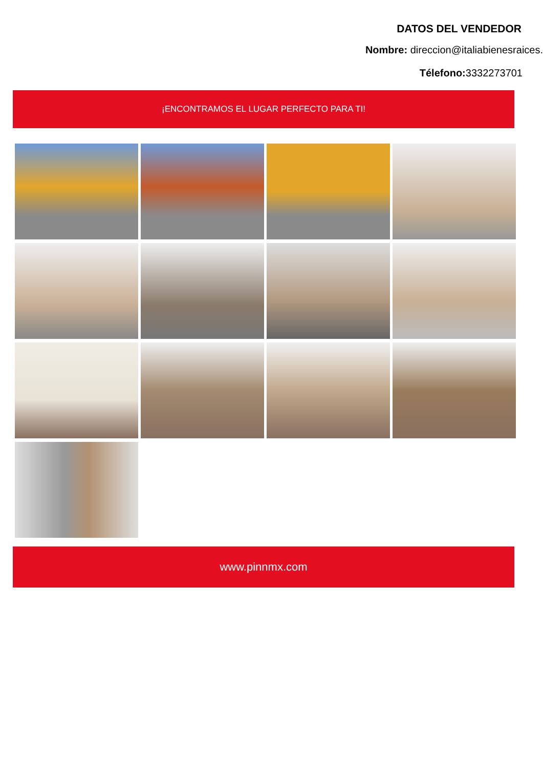DATOS DEL VENDEDOR
Nombre: direccion@italiabienesraices.
Télefono: 3332273701
¡ENCONTRAMOS EL LUGAR PERFECTO PARA TI!
www.pinnmx.com